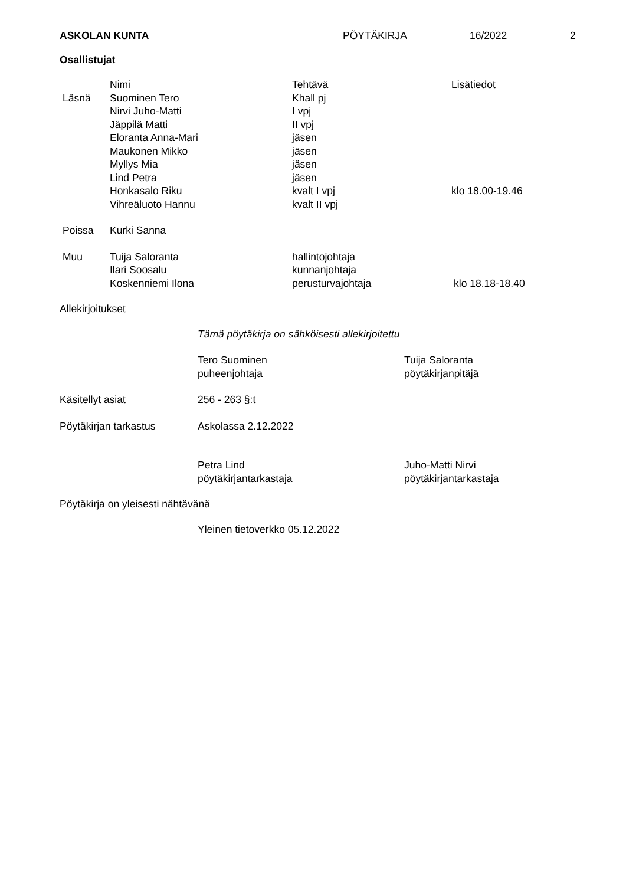ASKOLAN KUNTA PÖYTÄKIRJA 16/2022 2
Osallistujat
| | Nimi | Tehtävä | Lisätiedot |
| --- | --- | --- | --- |
| Läsnä | Suominen Tero | Khall pj | |
| | Nirvi Juho-Matti | I vpj | |
| | Jäppilä Matti | II vpj | |
| | Eloranta Anna-Mari | jäsen | |
| | Maukonen Mikko | jäsen | |
| | Myllys Mia | jäsen | |
| | Lind Petra | jäsen | |
| | Honkasalo Riku | kvalt I vpj | klo 18.00-19.46 |
| | Vihreäluoto Hannu | kvalt II vpj | |
| Poissa | Kurki Sanna | | |
| Muu | Tuija Saloranta | hallintojohtaja | |
| | Ilari Soosalu | kunnanjohtaja | |
| | Koskenniemi Ilona | perusturvajohtaja | klo 18.18-18.40 |
Allekirjoitukset
Tämä pöytäkirja on sähköisesti allekirjoitettu
Tero Suominen
puheenjohtaja
Tuija Saloranta
pöytäkirjanpitäjä
Käsitellyt asiat 256 - 263 §:t
Pöytäkirjan tarkastus Askolassa 2.12.2022
Petra Lind
pöytäkirjantarkastaja
Juho-Matti Nirvi
pöytäkirjantarkastaja
Pöytäkirja on yleisesti nähtävänä
Yleinen tietoverkko 05.12.2022